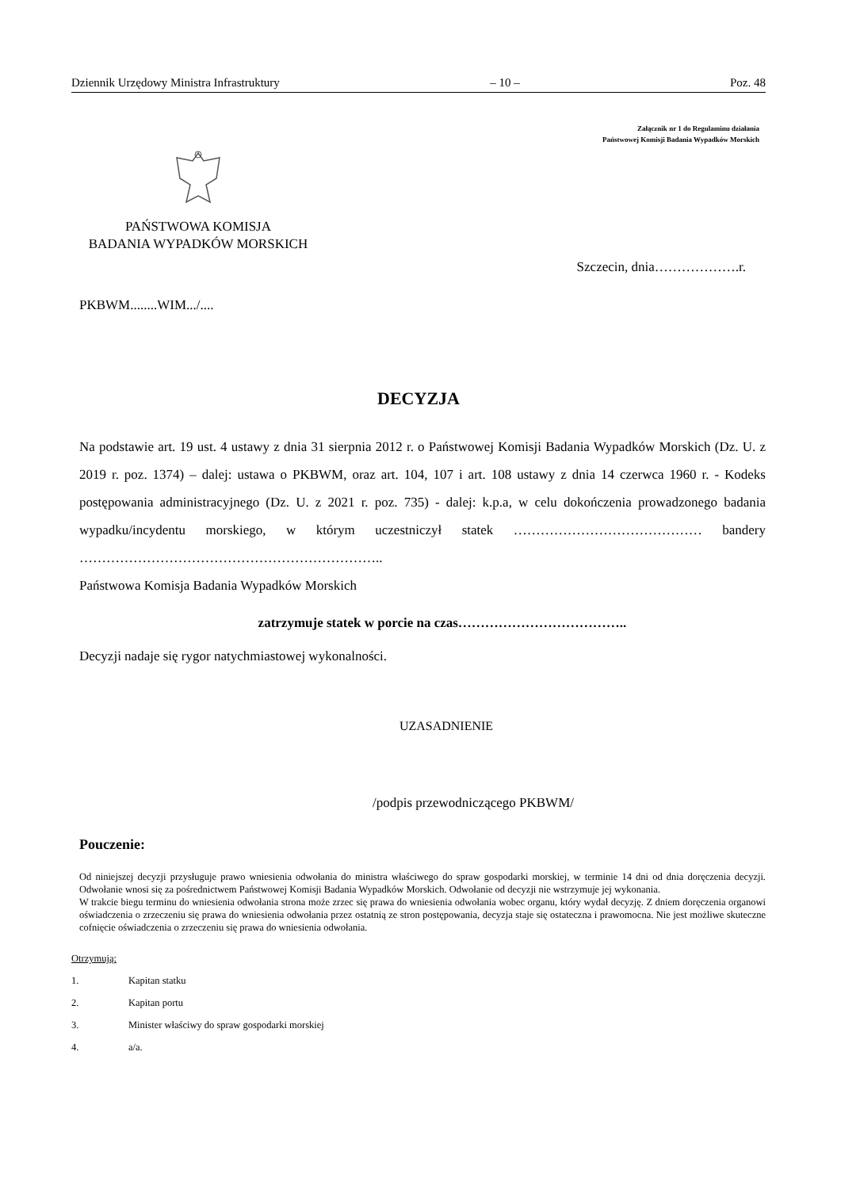Dziennik Urzędowy Ministra Infrastruktury – 10 – Poz. 48
Załącznik nr 1 do Regulaminu działania
Państwowej Komisji Badania Wypadków Morskich
PAŃSTWOWA KOMISJA
BADANIA WYPADKÓW MORSKICH
Szczecin, dnia……………….r.
PKBWM........WIM.../....
DECYZJA
Na podstawie art. 19 ust. 4 ustawy z dnia 31 sierpnia 2012 r. o Państwowej Komisji Badania Wypadków Morskich (Dz. U. z 2019 r. poz. 1374) – dalej: ustawa o PKBWM, oraz art. 104, 107 i art. 108 ustawy z dnia 14 czerwca 1960 r. - Kodeks postępowania administracyjnego (Dz. U. z 2021 r. poz. 735) - dalej: k.p.a, w celu dokończenia prowadzonego badania wypadku/incydentu morskiego, w którym uczestniczył statek …………………………………… bandery …………………………………………………………..
Państwowa Komisja Badania Wypadków Morskich
zatrzymuje statek w porcie na czas………………………………..
Decyzji nadaje się rygor natychmiastowej wykonalności.
UZASADNIENIE
/podpis przewodniczącego PKBWM/
Pouczenie:
Od niniejszej decyzji przysługuje prawo wniesienia odwołania do ministra właściwego do spraw gospodarki morskiej, w terminie 14 dni od dnia doręczenia decyzji. Odwołanie wnosi się za pośrednictwem Państwowej Komisji Badania Wypadków Morskich. Odwołanie od decyzji nie wstrzymuje jej wykonania.
W trakcie biegu terminu do wniesienia odwołania strona może zrzec się prawa do wniesienia odwołania wobec organu, który wydał decyzję. Z dniem doręczenia organowi oświadczenia o zrzeczeniu się prawa do wniesienia odwołania przez ostatnią ze stron postępowania, decyzja staje się ostateczna i prawomocna. Nie jest możliwe skuteczne cofnięcie oświadczenia o zrzeczeniu się prawa do wniesienia odwołania.
Otrzymują:
1. Kapitan statku
2. Kapitan portu
3. Minister właściwy do spraw gospodarki morskiej
4. a/a.